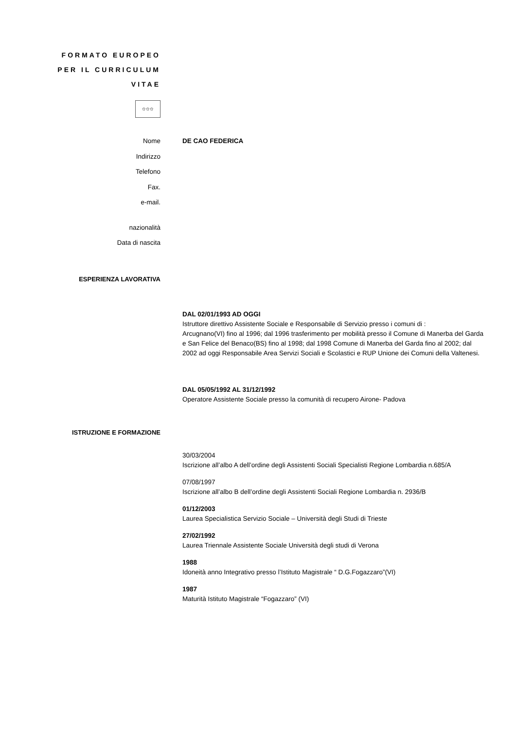FORMATO EUROPEO
PER IL CURRICULUM
VITAE
✩✩✩
Nome DE CAO FEDERICA
Indirizzo
Telefono
Fax.
e-mail.
nazionalità
Data di nascita
ESPERIENZA LAVORATIVA
DAL 02/01/1993 AD OGGI
Istruttore direttivo Assistente Sociale e Responsabile di Servizio presso i comuni di :
Arcugnano(VI) fino al 1996; dal 1996 trasferimento per mobilità presso il Comune di Manerba del Garda e San Felice del Benaco(BS) fino al 1998; dal 1998 Comune di Manerba del Garda fino al 2002; dal 2002 ad oggi Responsabile Area Servizi Sociali e Scolastici e RUP Unione dei Comuni della Valtenesi.
DAL 05/05/1992 AL 31/12/1992
Operatore Assistente Sociale presso la comunità di recupero Airone- Padova
ISTRUZIONE E FORMAZIONE
30/03/2004
Iscrizione all’albo A dell’ordine degli Assistenti Sociali Specialisti Regione Lombardia n.685/A
07/08/1997
Iscrizione all’albo B dell’ordine degli Assistenti Sociali Regione Lombardia n. 2936/B
01/12/2003
Laurea Specialistica Servizio Sociale – Università degli Studi di Trieste
27/02/1992
Laurea Triennale Assistente Sociale Università degli studi di Verona
1988
Idoneità anno Integrativo presso l’Istituto Magistrale “ D.G.Fogazzaro”(VI)
1987
Maturità Istituto Magistrale “Fogazzaro” (VI)